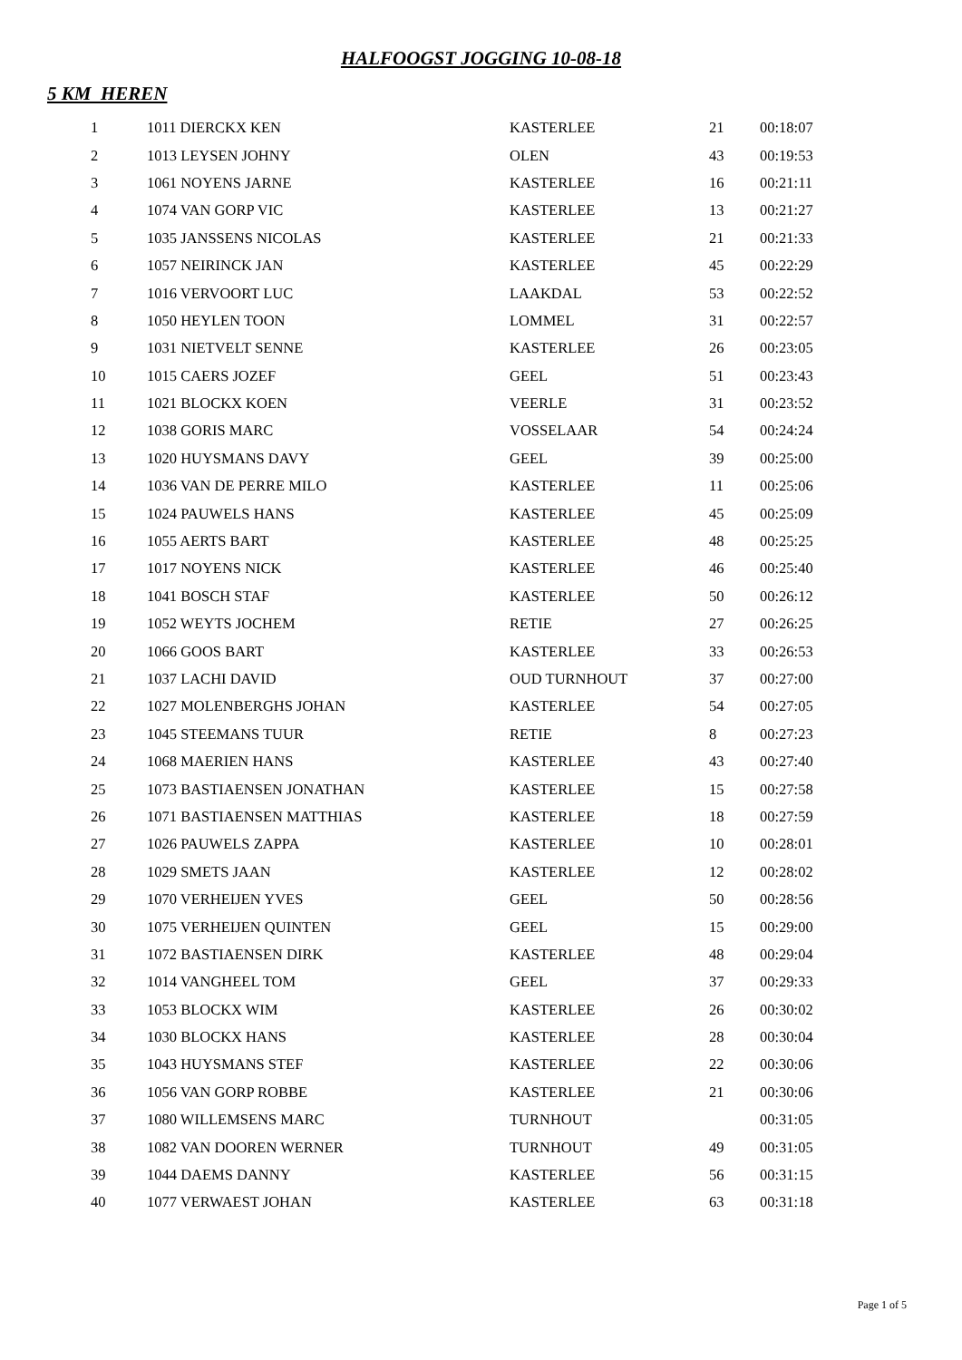HALFOOGST JOGGING 10-08-18
5 KM HEREN
| 1 | 1011 DIERCKX KEN | KASTERLEE | 21 | 00:18:07 |
| 2 | 1013 LEYSEN JOHNY | OLEN | 43 | 00:19:53 |
| 3 | 1061 NOYENS JARNE | KASTERLEE | 16 | 00:21:11 |
| 4 | 1074 VAN GORP VIC | KASTERLEE | 13 | 00:21:27 |
| 5 | 1035 JANSSENS NICOLAS | KASTERLEE | 21 | 00:21:33 |
| 6 | 1057 NEIRINCK JAN | KASTERLEE | 45 | 00:22:29 |
| 7 | 1016 VERVOORT LUC | LAAKDAL | 53 | 00:22:52 |
| 8 | 1050 HEYLEN TOON | LOMMEL | 31 | 00:22:57 |
| 9 | 1031 NIETVELT SENNE | KASTERLEE | 26 | 00:23:05 |
| 10 | 1015 CAERS JOZEF | GEEL | 51 | 00:23:43 |
| 11 | 1021 BLOCKX KOEN | VEERLE | 31 | 00:23:52 |
| 12 | 1038 GORIS MARC | VOSSELAAR | 54 | 00:24:24 |
| 13 | 1020 HUYSMANS DAVY | GEEL | 39 | 00:25:00 |
| 14 | 1036 VAN DE PERRE MILO | KASTERLEE | 11 | 00:25:06 |
| 15 | 1024 PAUWELS HANS | KASTERLEE | 45 | 00:25:09 |
| 16 | 1055 AERTS BART | KASTERLEE | 48 | 00:25:25 |
| 17 | 1017 NOYENS NICK | KASTERLEE | 46 | 00:25:40 |
| 18 | 1041 BOSCH STAF | KASTERLEE | 50 | 00:26:12 |
| 19 | 1052 WEYTS JOCHEM | RETIE | 27 | 00:26:25 |
| 20 | 1066 GOOS BART | KASTERLEE | 33 | 00:26:53 |
| 21 | 1037 LACHI DAVID | OUD TURNHOUT | 37 | 00:27:00 |
| 22 | 1027 MOLENBERGHS JOHAN | KASTERLEE | 54 | 00:27:05 |
| 23 | 1045 STEEMANS TUUR | RETIE | 8 | 00:27:23 |
| 24 | 1068 MAERIEN HANS | KASTERLEE | 43 | 00:27:40 |
| 25 | 1073 BASTIAENSEN JONATHAN | KASTERLEE | 15 | 00:27:58 |
| 26 | 1071 BASTIAENSEN MATTHIAS | KASTERLEE | 18 | 00:27:59 |
| 27 | 1026 PAUWELS ZAPPA | KASTERLEE | 10 | 00:28:01 |
| 28 | 1029 SMETS JAAN | KASTERLEE | 12 | 00:28:02 |
| 29 | 1070 VERHEIJEN YVES | GEEL | 50 | 00:28:56 |
| 30 | 1075 VERHEIJEN QUINTEN | GEEL | 15 | 00:29:00 |
| 31 | 1072 BASTIAENSEN DIRK | KASTERLEE | 48 | 00:29:04 |
| 32 | 1014 VANGHEEL TOM | GEEL | 37 | 00:29:33 |
| 33 | 1053 BLOCKX WIM | KASTERLEE | 26 | 00:30:02 |
| 34 | 1030 BLOCKX HANS | KASTERLEE | 28 | 00:30:04 |
| 35 | 1043 HUYSMANS STEF | KASTERLEE | 22 | 00:30:06 |
| 36 | 1056 VAN GORP ROBBE | KASTERLEE | 21 | 00:30:06 |
| 37 | 1080 WILLEMSENS MARC | TURNHOUT | | 00:31:05 |
| 38 | 1082 VAN DOOREN WERNER | TURNHOUT | 49 | 00:31:05 |
| 39 | 1044 DAEMS DANNY | KASTERLEE | 56 | 00:31:15 |
| 40 | 1077 VERWAEST JOHAN | KASTERLEE | 63 | 00:31:18 |
Page 1 of 5